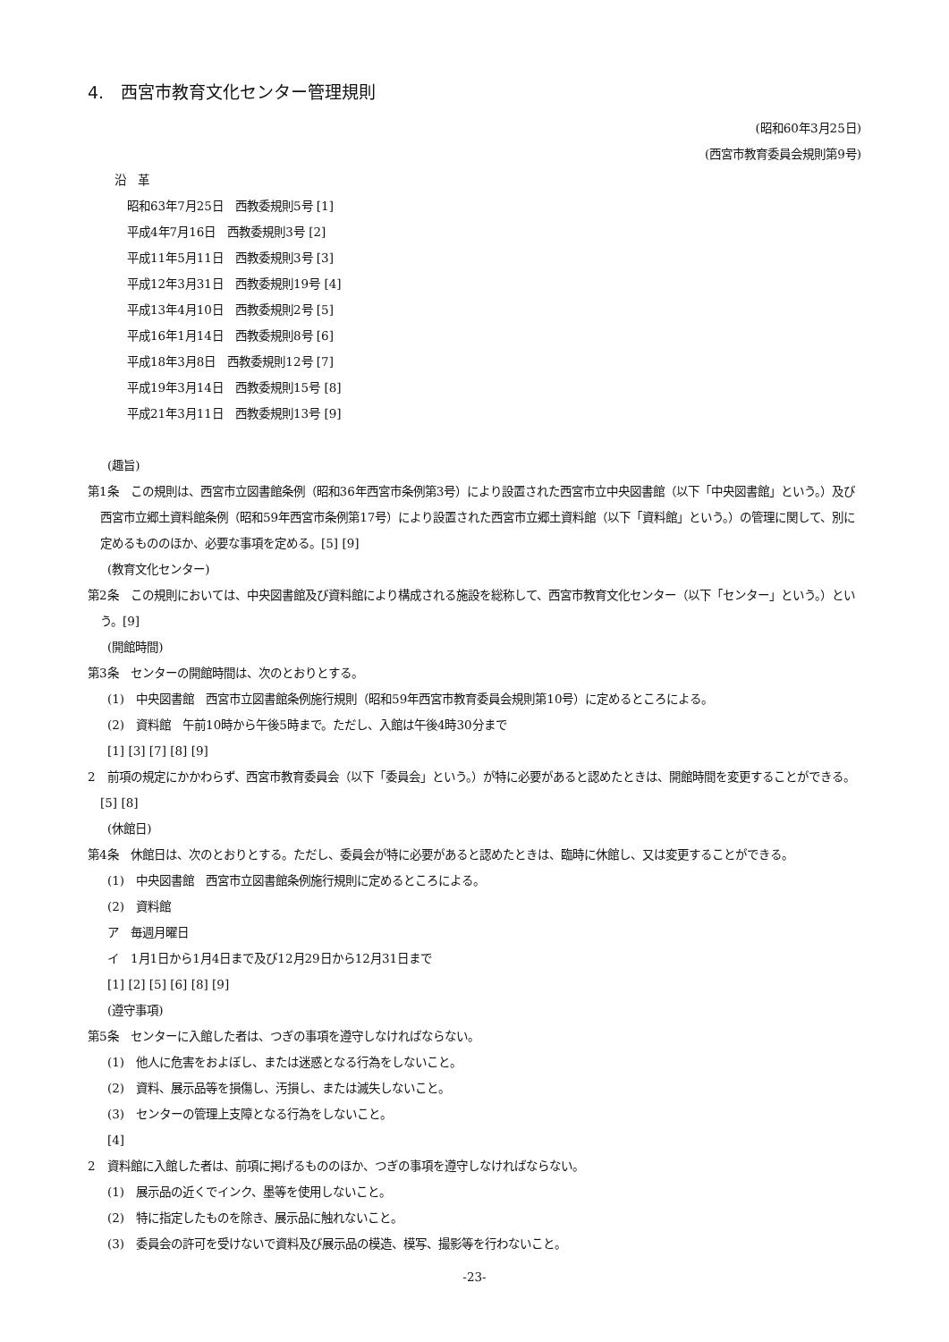4.　西宮市教育文化センター管理規則
(昭和60年3月25日)
(西宮市教育委員会規則第9号)
沿　革
昭和63年7月25日　西教委規則5号 [1]
平成4年7月16日　西教委規則3号 [2]
平成11年5月11日　西教委規則3号 [3]
平成12年3月31日　西教委規則19号 [4]
平成13年4月10日　西教委規則2号 [5]
平成16年1月14日　西教委規則8号 [6]
平成18年3月8日　西教委規則12号 [7]
平成19年3月14日　西教委規則15号 [8]
平成21年3月11日　西教委規則13号 [9]
(趣旨)
第1条　この規則は、西宮市立図書館条例（昭和36年西宮市条例第3号）により設置された西宮市立中央図書館（以下「中央図書館」という。）及び西宮市立郷土資料館条例（昭和59年西宮市条例第17号）により設置された西宮市立郷土資料館（以下「資料館」という。）の管理に関して、別に定めるもののほか、必要な事項を定める。[5] [9]
(教育文化センター)
第2条　この規則においては、中央図書館及び資料館により構成される施設を総称して、西宮市教育文化センター（以下「センター」という。）という。[9]
(開館時間)
第3条　センターの開館時間は、次のとおりとする。
(1)　中央図書館　西宮市立図書館条例施行規則（昭和59年西宮市教育委員会規則第10号）に定めるところによる。
(2)　資料館　午前10時から午後5時まで。ただし、入館は午後4時30分まで
[1] [3] [7] [8] [9]
2　前項の規定にかかわらず、西宮市教育委員会（以下「委員会」という。）が特に必要があると認めたときは、開館時間を変更することができる。[5] [8]
(休館日)
第4条　休館日は、次のとおりとする。ただし、委員会が特に必要があると認めたときは、臨時に休館し、又は変更することができる。
(1)　中央図書館　西宮市立図書館条例施行規則に定めるところによる。
(2)　資料館
ア　毎週月曜日
イ　1月1日から1月4日まで及び12月29日から12月31日まで
[1] [2] [5] [6] [8] [9]
(遵守事項)
第5条　センターに入館した者は、つぎの事項を遵守しなければならない。
(1)　他人に危害をおよぼし、または迷惑となる行為をしないこと。
(2)　資料、展示品等を損傷し、汚損し、または滅失しないこと。
(3)　センターの管理上支障となる行為をしないこと。
[4]
2　資料館に入館した者は、前項に掲げるもののほか、つぎの事項を遵守しなければならない。
(1)　展示品の近くでインク、墨等を使用しないこと。
(2)　特に指定したものを除き、展示品に触れないこと。
(3)　委員会の許可を受けないで資料及び展示品の模造、模写、撮影等を行わないこと。
-23-